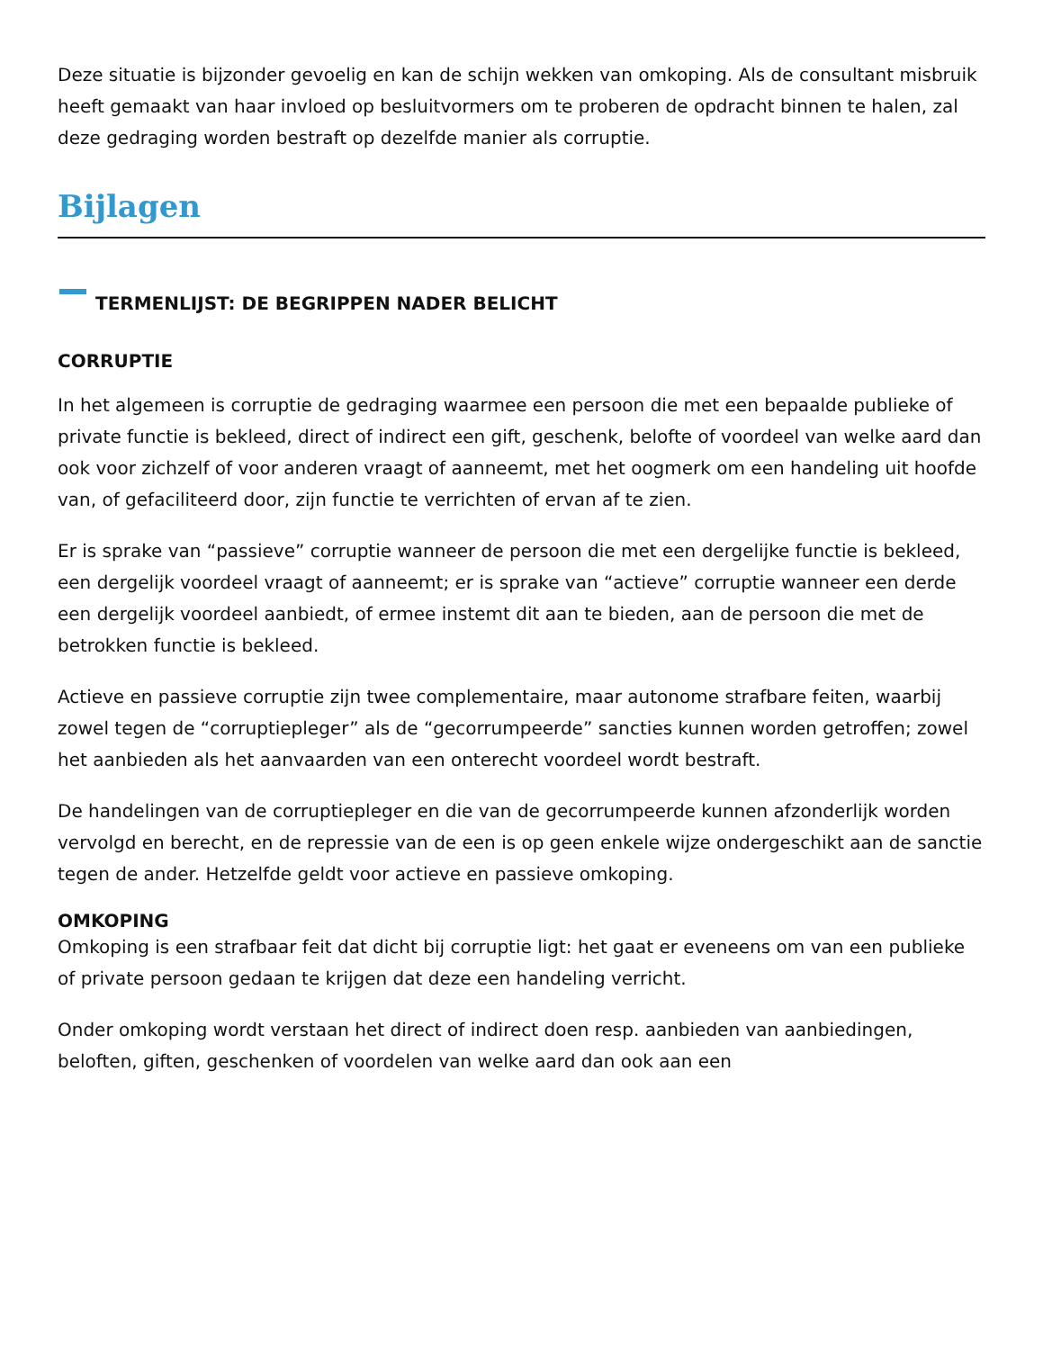Deze situatie is bijzonder gevoelig en kan de schijn wekken van omkoping. Als de consultant misbruik heeft gemaakt van haar invloed op besluitvormers om te proberen de opdracht binnen te halen, zal deze gedraging worden bestraft op dezelfde manier als corruptie.
Bijlagen
TERMENLIJST: DE BEGRIPPEN NADER BELICHT
CORRUPTIE
In het algemeen is corruptie de gedraging waarmee een persoon die met een bepaalde publieke of private functie is bekleed, direct of indirect een gift, geschenk, belofte of voordeel van welke aard dan ook voor zichzelf of voor anderen vraagt of aanneemt, met het oogmerk om een handeling uit hoofde van, of gefaciliteerd door, zijn functie te verrichten of ervan af te zien.
Er is sprake van “passieve” corruptie wanneer de persoon die met een dergelijke functie is bekleed, een dergelijk voordeel vraagt of aanneemt; er is sprake van “actieve” corruptie wanneer een derde een dergelijk voordeel aanbiedt, of ermee instemt dit aan te bieden, aan de persoon die met de betrokken functie is bekleed.
Actieve en passieve corruptie zijn twee complementaire, maar autonome strafbare feiten, waarbij zowel tegen de “corruptiepleger” als de “gecorrumpeerde” sancties kunnen worden getroffen; zowel het aanbieden als het aanvaarden van een onterecht voordeel wordt bestraft.
De handelingen van de corruptiepleger en die van de gecorrumpeerde kunnen afzonderlijk worden vervolgd en berecht, en de repressie van de een is op geen enkele wijze ondergeschikt aan de sanctie tegen de ander. Hetzelfde geldt voor actieve en passieve omkoping.
OMKOPING
Omkoping is een strafbaar feit dat dicht bij corruptie ligt: het gaat er eveneens om van een publieke of private persoon gedaan te krijgen dat deze een handeling verricht.
Onder omkoping wordt verstaan het direct of indirect doen resp. aanbieden van aanbiedingen, beloften, giften, geschenken of voordelen van welke aard dan ook aan een